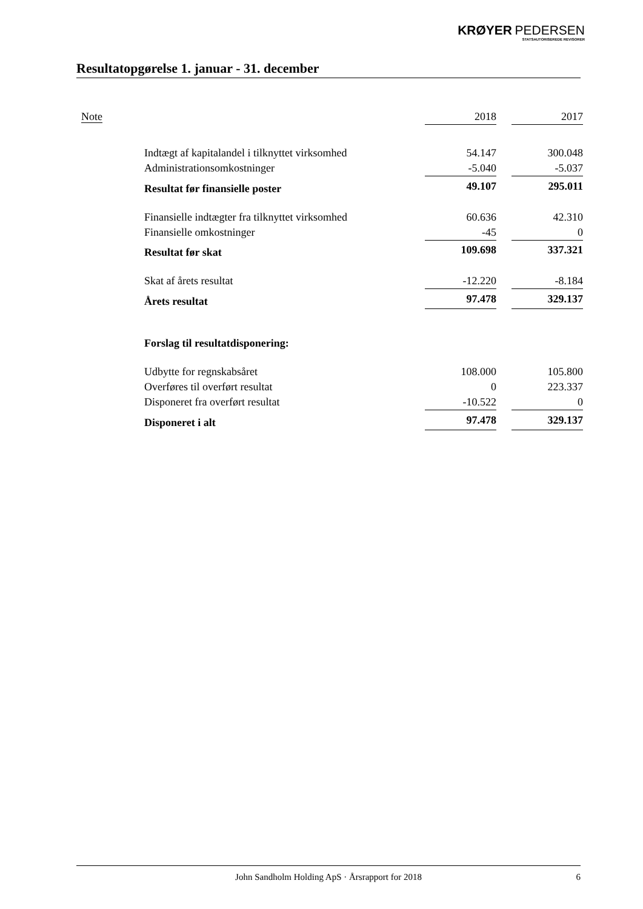KRØYER PEDERSEN
STATSAUTORISEREDE REVISORER
Resultatopgørelse 1. januar - 31. december
| Note | | 2018 | | 2017 |
| --- | --- | --- | --- | --- |
| | Indtægt af kapitalandel i tilknyttet virksomhed | 54.147 | | 300.048 |
| | Administrationsomkostninger | -5.040 | | -5.037 |
| | Resultat før finansielle poster | 49.107 | | 295.011 |
| | Finansielle indtægter fra tilknyttet virksomhed | 60.636 | | 42.310 |
| | Finansielle omkostninger | -45 | | 0 |
| | Resultat før skat | 109.698 | | 337.321 |
| | Skat af årets resultat | -12.220 | | -8.184 |
| | Årets resultat | 97.478 | | 329.137 |
| | Forslag til resultatdisponering: | | | |
| | Udbytte for regnskabsåret | 108.000 | | 105.800 |
| | Overføres til overført resultat | 0 | | 223.337 |
| | Disponeret fra overført resultat | -10.522 | | 0 |
| | Disponeret i alt | 97.478 | | 329.137 |
John Sandholm Holding ApS · Årsrapport for 2018 6